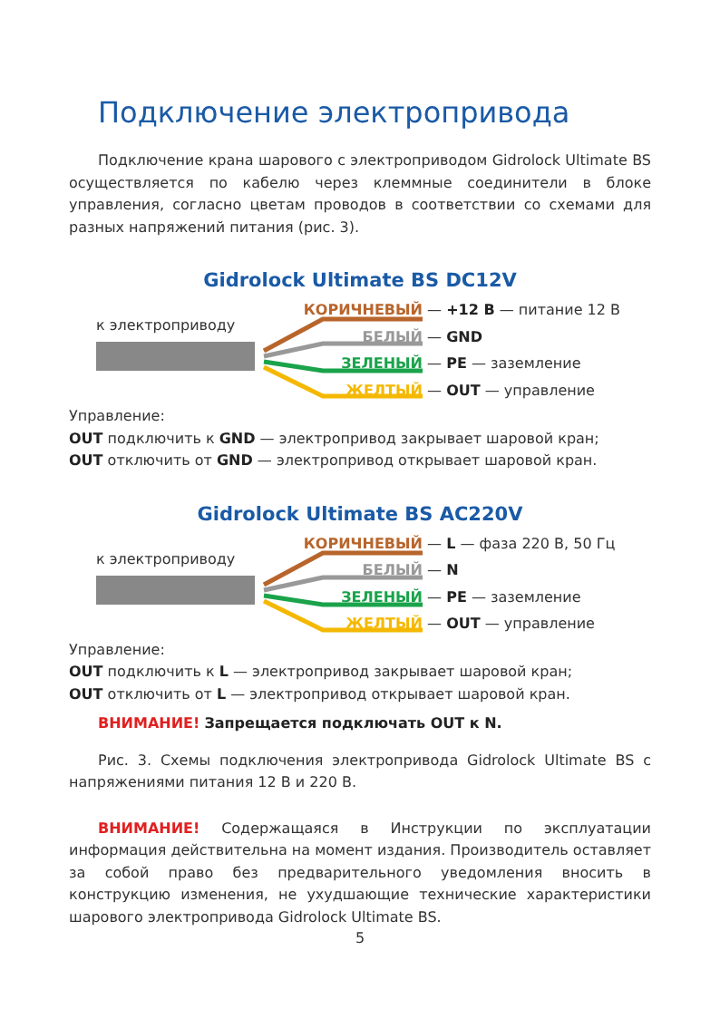Подключение электропривода
Подключение крана шарового с электроприводом Gidrolock Ultimate BS осуществляется по кабелю через клеммные соединители в блоке управления, согласно цветам проводов в соответствии со схемами для разных напряжений питания (рис. 3).
Gidrolock Ultimate BS DC12V
к электроприводу
КОРИЧНЕВЫЙ — +12 В — питание 12 В
БЕЛЫЙ — GND
ЗЕЛЕНЫЙ — PE — заземление
ЖЕЛТЫЙ — OUT — управление
Управление:
OUT подключить к GND — электропривод закрывает шаровой кран;
OUT отключить от GND — электропривод открывает шаровой кран.
Gidrolock Ultimate BS AC220V
к электроприводу
КОРИЧНЕВЫЙ — L — фаза 220 В, 50 Гц
БЕЛЫЙ — N
ЗЕЛЕНЫЙ — PE — заземление
ЖЕЛТЫЙ — OUT — управление
Управление:
OUT подключить к L — электропривод закрывает шаровой кран;
OUT отключить от L — электропривод открывает шаровой кран.
ВНИМАНИЕ! Запрещается подключать OUT к N.
Рис. 3. Схемы подключения электропривода Gidrolock Ultimate BS с напряжениями питания 12 В и 220 В.
ВНИМАНИЕ! Содержащаяся в Инструкции по эксплуатации информация действительна на момент издания. Производитель оставляет за собой право без предварительного уведомления вносить в конструкцию изменения, не ухудшающие технические характеристики шарового электропривода Gidrolock Ultimate BS.
5